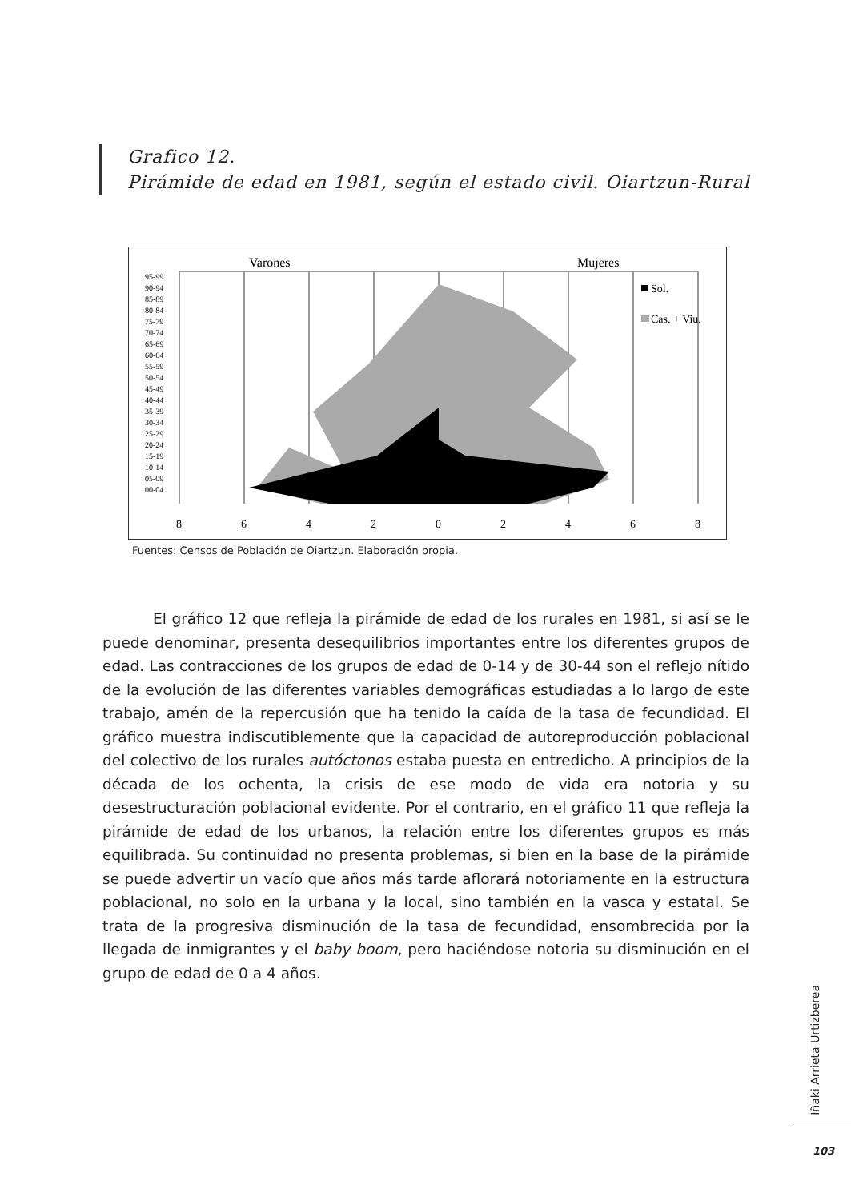Grafico 12.
Pirámide de edad en 1981, según el estado civil. Oiartzun-Rural
Varones
Mujeres
95-99
90-94
85-89
80-84
75-79
70-74
65-69
60-64
55-59
50-54
45-49
40-44
35-39
30-34
25-29
20-24
15-19
10-14
05-09
00-04
Sol.
Cas. + Viu.
8
6
4
2
0
2
4
6
8
Fuentes: Censos de Población de Oiartzun. Elaboración propia.
El gráfico 12 que refleja la pirámide de edad de los rurales en 1981, si así se le puede denominar, presenta desequilibrios importantes entre los diferentes grupos de edad. Las contracciones de los grupos de edad de 0-14 y de 30-44 son el reflejo nítido de la evolución de las diferentes variables demográficas estudiadas a lo largo de este trabajo, amén de la repercusión que ha tenido la caída de la tasa de fecundidad. El gráfico muestra indiscutiblemente que la capacidad de autoreproducción poblacional del colectivo de los rurales autóctonos estaba puesta en entredicho. A principios de la década de los ochenta, la crisis de ese modo de vida era notoria y su desestructuración poblacional evidente. Por el contrario, en el gráfico 11 que refleja la pirámide de edad de los urbanos, la relación entre los diferentes grupos es más equilibrada. Su continuidad no presenta problemas, si bien en la base de la pirámide se puede advertir un vacío que años más tarde aflorará notoriamente en la estructura poblacional, no solo en la urbana y la local, sino también en la vasca y estatal. Se trata de la progresiva disminución de la tasa de fecundidad, ensombrecida por la llegada de inmigrantes y el baby boom, pero haciéndose notoria su disminución en el grupo de edad de 0 a 4 años.
Iñaki Arrieta Urtizberea
103